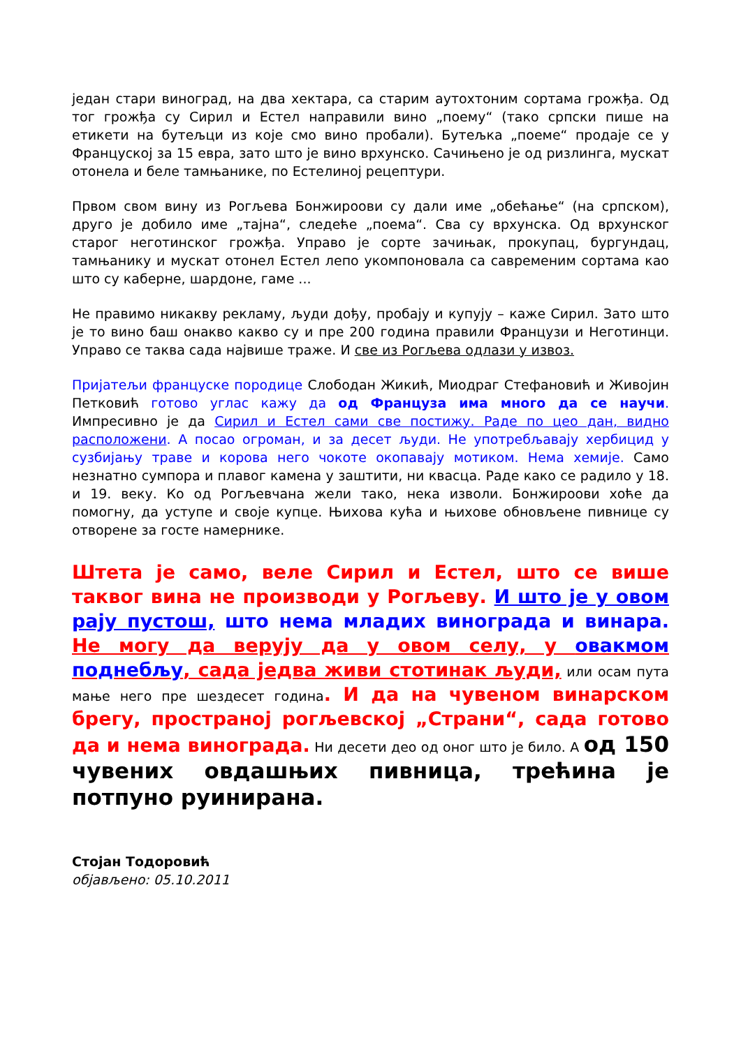један стари виноград, на два хектара, са старим аутохтоним сортама грожђа. Од тог грожђа су Сирил и Естел направили вино „поему“ (тако српски пише на етикети на бутељци из које смо вино пробали). Бутељка „поеме“ продаје се у Француској за 15 евра, зато што је вино врхунско. Сачињено је од ризлинга, мускат отонела и беле тамњанике, по Естелиној рецептури.
Првом свом вину из Рогљева Бонжироови су дали име „обећање“ (на српском), друго је добило име „тајна“, следеће „поема“. Сва су врхунска. Од врхунског старог неготинског грожђа. Управо је сорте зачињак, прокупац, бургундац, тамњанику и мускат отонел Естел лепо укомпоновала са савременим сортама као што су каберне, шардоне, гаме ...
Не правимо никакву рекламу, људи дођу, пробају и купују – каже Сирил. Зато што је то вино баш онакво какво су и пре 200 година правили Французи и Неготинци. Управо се таква сада највише траже. И све из Рогљева одлази у извоз.
Пријатељи француске породице Слободан Жикић, Миодраг Стефановић и Живојин Петковић готово углас кажу да од Француза има много да се научи. Импресивно је да Сирил и Естел сами све постижу. Раде по цео дан, видно расположени. А посао огроман, и за десет људи. Не употребљавају хербицид у сузбијању траве и корова него чокоте окопавају мотиком. Нема хемије. Само незнатно сумпора и плавог камена у заштити, ни квасца. Раде како се радило у 18. и 19. веку. Ко од Рогљевчана жели тако, нека изволи. Бонжироови хоће да помогну, да уступе и своје купце. Њихова кућа и њихове обновљене пивнице су отворене за госте намернике.
Штета је само, веле Сирил и Естел, што се више таквог вина не производи у Рогљеву. И што је у овом рају пустош, што нема младих винограда и винара. Не могу да верују да у овом селу, у овакмом поднебљу, сада једва живи стотинак људи, или осам пута мање него пре шездесет година. И да на чувеном винарском брегу, пространој рогљевској „Страни“, сада готово да и нема винограда. Ни десети део од оног што је било. А од 150 чувених овдашњих пивница, трећина је потпуно руинирана.
Стојан Тодоровић
објављено: 05.10.2011